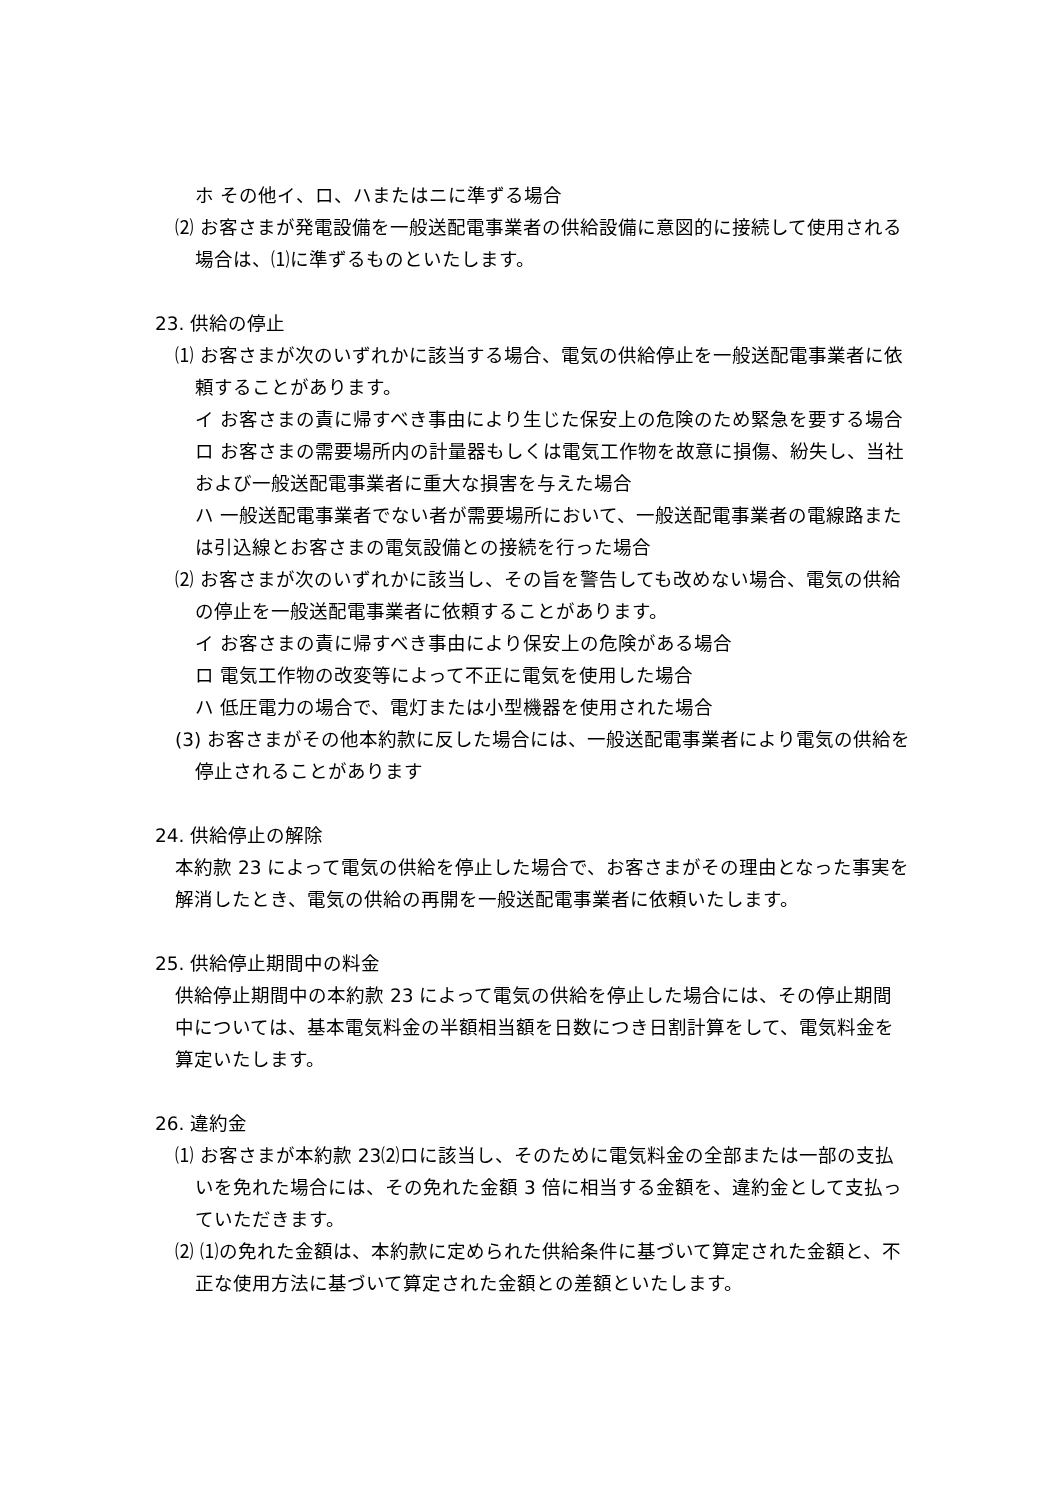ホ その他イ、ロ、ハまたはニに準ずる場合
⑵ お客さまが発電設備を一般送配電事業者の供給設備に意図的に接続して使用される場合は、⑴に準ずるものといたします。
23. 供給の停止
⑴ お客さまが次のいずれかに該当する場合、電気の供給停止を一般送配電事業者に依頼することがあります。
イ お客さまの責に帰すべき事由により生じた保安上の危険のため緊急を要する場合
ロ お客さまの需要場所内の計量器もしくは電気工作物を故意に損傷、紛失し、当社および一般送配電事業者に重大な損害を与えた場合
ハ 一般送配電事業者でない者が需要場所において、一般送配電事業者の電線路または引込線とお客さまの電気設備との接続を行った場合
⑵ お客さまが次のいずれかに該当し、その旨を警告しても改めない場合、電気の供給の停止を一般送配電事業者に依頼することがあります。
イ お客さまの責に帰すべき事由により保安上の危険がある場合
ロ 電気工作物の改変等によって不正に電気を使用した場合
ハ 低圧電力の場合で、電灯または小型機器を使用された場合
(3) お客さまがその他本約款に反した場合には、一般送配電事業者により電気の供給を停止されることがあります
24. 供給停止の解除
本約款 23 によって電気の供給を停止した場合で、お客さまがその理由となった事実を解消したとき、電気の供給の再開を一般送配電事業者に依頼いたします。
25. 供給停止期間中の料金
供給停止期間中の本約款 23 によって電気の供給を停止した場合には、その停止期間中については、基本電気料金の半額相当額を日数につき日割計算をして、電気料金を算定いたします。
26. 違約金
⑴ お客さまが本約款 23⑵ロに該当し、そのために電気料金の全部または一部の支払いを免れた場合には、その免れた金額 3 倍に相当する金額を、違約金として支払っていただきます。
⑵ ⑴の免れた金額は、本約款に定められた供給条件に基づいて算定された金額と、不正な使用方法に基づいて算定された金額との差額といたします。